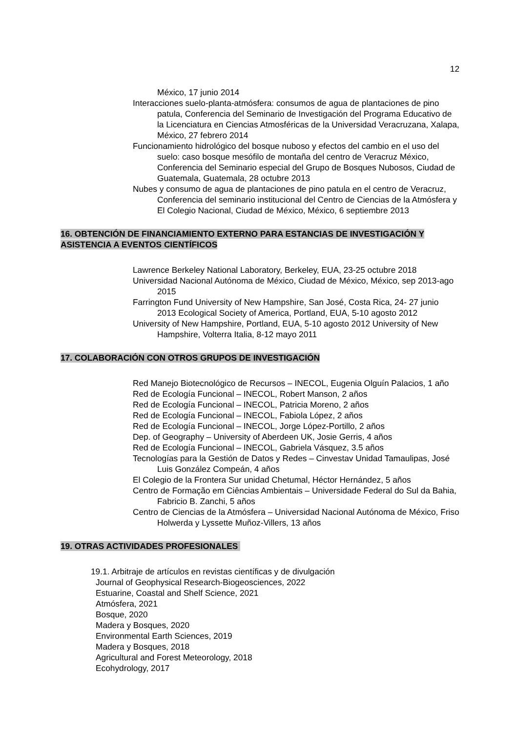12
México, 17 junio 2014
Interacciones suelo-planta-atmósfera: consumos de agua de plantaciones de pino patula, Conferencia del Seminario de Investigación del Programa Educativo de la Licenciatura en Ciencias Atmosféricas de la Universidad Veracruzana, Xalapa, México, 27 febrero 2014
Funcionamiento hidrológico del bosque nuboso y efectos del cambio en el uso del suelo: caso bosque mesófilo de montaña del centro de Veracruz México, Conferencia del Seminario especial del Grupo de Bosques Nubosos, Ciudad de Guatemala, Guatemala, 28 octubre 2013
Nubes y consumo de agua de plantaciones de pino patula en el centro de Veracruz, Conferencia del seminario institucional del Centro de Ciencias de la Atmósfera y El Colegio Nacional, Ciudad de México, México, 6 septiembre 2013
16. OBTENCIÓN DE FINANCIAMIENTO EXTERNO PARA ESTANCIAS DE INVESTIGACIÓN Y ASISTENCIA A EVENTOS CIENTÍFICOS
Lawrence Berkeley National Laboratory, Berkeley, EUA, 23-25 octubre 2018
Universidad Nacional Autónoma de México, Ciudad de México, México, sep 2013-ago 2015
Farrington Fund University of New Hampshire, San José, Costa Rica, 24- 27 junio 2013 Ecological Society of America, Portland, EUA, 5-10 agosto 2012
University of New Hampshire, Portland, EUA, 5-10 agosto 2012 University of New Hampshire, Volterra Italia, 8-12 mayo 2011
17. COLABORACIÓN CON OTROS GRUPOS DE INVESTIGACIÓN
Red Manejo Biotecnológico de Recursos – INECOL, Eugenia Olguín Palacios, 1 año
Red de Ecología Funcional – INECOL, Robert Manson, 2 años
Red de Ecología Funcional – INECOL, Patricia Moreno, 2 años
Red de Ecología Funcional – INECOL, Fabiola López, 2 años
Red de Ecología Funcional – INECOL, Jorge López-Portillo, 2 años
Dep. of Geography – University of Aberdeen UK, Josie Gerris, 4 años
Red de Ecología Funcional – INECOL, Gabriela Vásquez, 3.5 años
Tecnologías para la Gestión de Datos y Redes – Cinvestav Unidad Tamaulipas, José Luis González Compeán, 4 años
El Colegio de la Frontera Sur unidad Chetumal, Héctor Hernández, 5 años
Centro de Formação em Ciências Ambientais – Universidade Federal do Sul da Bahia, Fabricio B. Zanchi, 5 años
Centro de Ciencias de la Atmósfera – Universidad Nacional Autónoma de México, Friso Holwerda y Lyssette Muñoz-Villers, 13 años
19. OTRAS ACTIVIDADES PROFESIONALES
19.1. Arbitraje de artículos en revistas científicas y de divulgación
Journal of Geophysical Research-Biogeosciences, 2022
Estuarine, Coastal and Shelf Science, 2021
Atmósfera, 2021
Bosque, 2020
Madera y Bosques, 2020
Environmental Earth Sciences, 2019
Madera y Bosques, 2018
Agricultural and Forest Meteorology, 2018
Ecohydrology, 2017